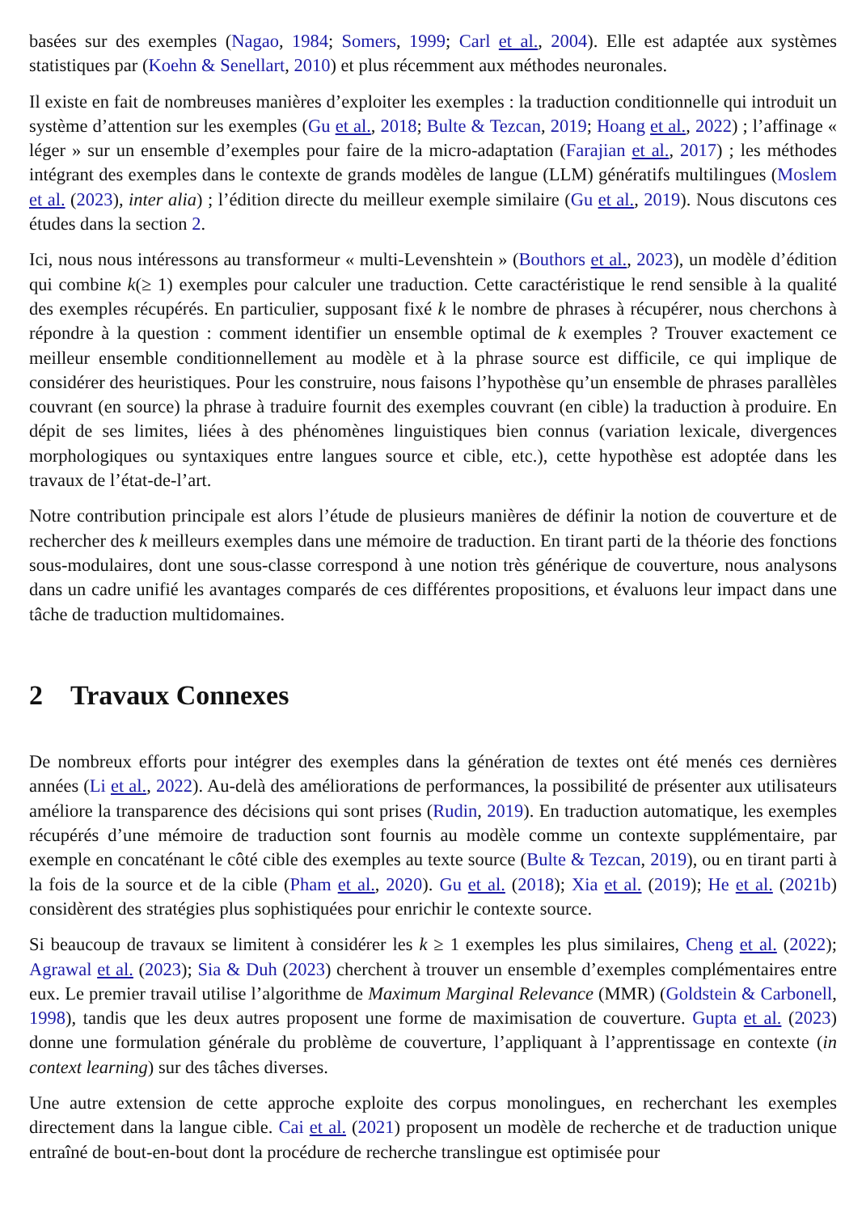basées sur des exemples (Nagao, 1984; Somers, 1999; Carl et al., 2004). Elle est adaptée aux systèmes statistiques par (Koehn & Senellart, 2010) et plus récemment aux méthodes neuronales.
Il existe en fait de nombreuses manières d’exploiter les exemples : la traduction conditionnelle qui introduit un système d’attention sur les exemples (Gu et al., 2018; Bulte & Tezcan, 2019; Hoang et al., 2022) ; l’affinage « léger » sur un ensemble d’exemples pour faire de la micro-adaptation (Farajian et al., 2017) ; les méthodes intégrant des exemples dans le contexte de grands modèles de langue (LLM) génératifs multilingues (Moslem et al. (2023), inter alia) ; l’édition directe du meilleur exemple similaire (Gu et al., 2019). Nous discutons ces études dans la section 2.
Ici, nous nous intéressons au transformeur « multi-Levenshtein » (Bouthors et al., 2023), un modèle d’édition qui combine k(≥ 1) exemples pour calculer une traduction. Cette caractéristique le rend sensible à la qualité des exemples récupérés. En particulier, supposant fixé k le nombre de phrases à récupérer, nous cherchons à répondre à la question : comment identifier un ensemble optimal de k exemples ? Trouver exactement ce meilleur ensemble conditionnellement au modèle et à la phrase source est difficile, ce qui implique de considérer des heuristiques. Pour les construire, nous faisons l’hypothèse qu’un ensemble de phrases parallèles couvrant (en source) la phrase à traduire fournit des exemples couvrant (en cible) la traduction à produire. En dépit de ses limites, liées à des phénomènes linguistiques bien connus (variation lexicale, divergences morphologiques ou syntaxiques entre langues source et cible, etc.), cette hypothèse est adoptée dans les travaux de l’état-de-l’art.
Notre contribution principale est alors l’étude de plusieurs manières de définir la notion de couverture et de rechercher des k meilleurs exemples dans une mémoire de traduction. En tirant parti de la théorie des fonctions sous-modulaires, dont une sous-classe correspond à une notion très générique de couverture, nous analysons dans un cadre unifié les avantages comparés de ces différentes propositions, et évaluons leur impact dans une tâche de traduction multidomaines.
2 Travaux Connexes
De nombreux efforts pour intégrer des exemples dans la génération de textes ont été menés ces dernières années (Li et al., 2022). Au-delà des améliorations de performances, la possibilité de présenter aux utilisateurs améliore la transparence des décisions qui sont prises (Rudin, 2019). En traduction automatique, les exemples récupérés d’une mémoire de traduction sont fournis au modèle comme un contexte supplémentaire, par exemple en concaténant le côté cible des exemples au texte source (Bulte & Tezcan, 2019), ou en tirant parti à la fois de la source et de la cible (Pham et al., 2020). Gu et al. (2018); Xia et al. (2019); He et al. (2021b) considèrent des stratégies plus sophistiquées pour enrichir le contexte source.
Si beaucoup de travaux se limitent à considérer les k ≥ 1 exemples les plus similaires, Cheng et al. (2022); Agrawal et al. (2023); Sia & Duh (2023) cherchent à trouver un ensemble d’exemples complémentaires entre eux. Le premier travail utilise l’algorithme de Maximum Marginal Relevance (MMR) (Goldstein & Carbonell, 1998), tandis que les deux autres proposent une forme de maximisation de couverture. Gupta et al. (2023) donne une formulation générale du problème de couverture, l’appliquant à l’apprentissage en contexte (in context learning) sur des tâches diverses.
Une autre extension de cette approche exploite des corpus monolingues, en recherchant les exemples directement dans la langue cible. Cai et al. (2021) proposent un modèle de recherche et de traduction unique entraîné de bout-en-bout dont la procédure de recherche translingue est optimisée pour